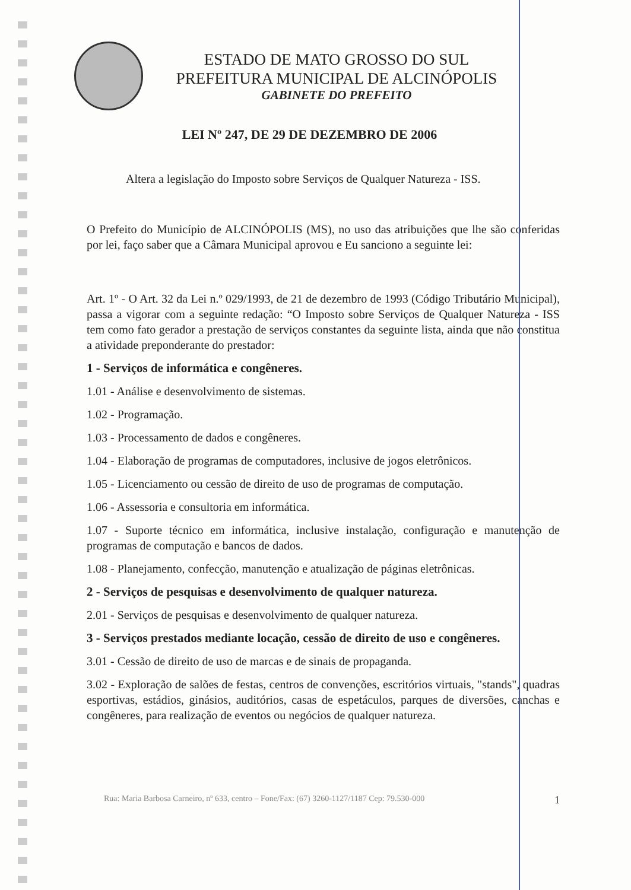ESTADO DE MATO GROSSO DO SUL
PREFEITURA MUNICIPAL DE ALCINÓPOLIS
GABINETE DO PREFEITO
LEI Nº 247, DE 29 DE DEZEMBRO DE 2006
Altera a legislação do Imposto sobre Serviços de Qualquer Natureza - ISS.
O Prefeito do Município de ALCINÓPOLIS (MS), no uso das atribuições que lhe são conferidas por lei, faço saber que a Câmara Municipal aprovou e Eu sanciono a seguinte lei:
Art. 1º - O Art. 32 da Lei n.º 029/1993, de 21 de dezembro de 1993 (Código Tributário Municipal), passa a vigorar com a seguinte redação: “O Imposto sobre Serviços de Qualquer Natureza - ISS tem como fato gerador a prestação de serviços constantes da seguinte lista, ainda que não constitua a atividade preponderante do prestador:
1 - Serviços de informática e congêneres.
1.01 - Análise e desenvolvimento de sistemas.
1.02 - Programação.
1.03 - Processamento de dados e congêneres.
1.04 - Elaboração de programas de computadores, inclusive de jogos eletrônicos.
1.05 - Licenciamento ou cessão de direito de uso de programas de computação.
1.06 - Assessoria e consultoria em informática.
1.07 - Suporte técnico em informática, inclusive instalação, configuração e manutenção de programas de computação e bancos de dados.
1.08 - Planejamento, confecção, manutenção e atualização de páginas eletrônicas.
2 - Serviços de pesquisas e desenvolvimento de qualquer natureza.
2.01 - Serviços de pesquisas e desenvolvimento de qualquer natureza.
3 - Serviços prestados mediante locação, cessão de direito de uso e congêneres.
3.01 - Cessão de direito de uso de marcas e de sinais de propaganda.
3.02 - Exploração de salões de festas, centros de convenções, escritórios virtuais, "stands", quadras esportivas, estádios, ginásios, auditórios, casas de espetáculos, parques de diversões, canchas e congêneres, para realização de eventos ou negócios de qualquer natureza.
Rua: Maria Barbosa Carneiro, nº 633, centro – Fone/Fax: (67) 3260-1127/1187 Cep: 79.530-000 1